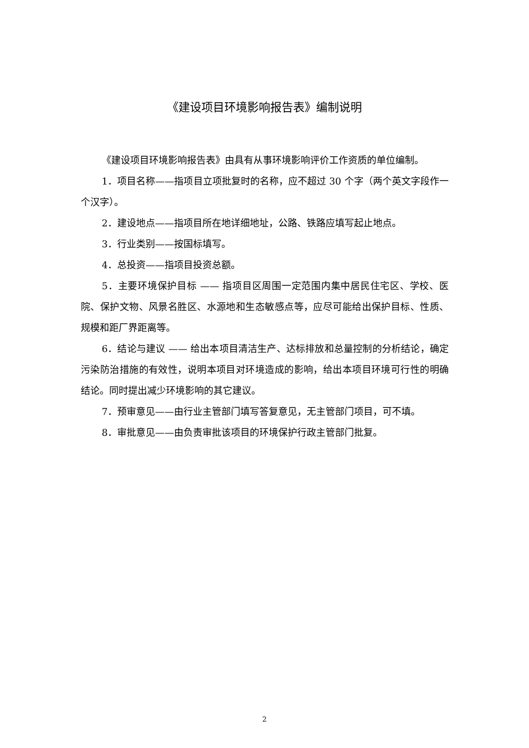《建设项目环境影响报告表》编制说明
《建设项目环境影响报告表》由具有从事环境影响评价工作资质的单位编制。
1．项目名称——指项目立项批复时的名称，应不超过 30 个字（两个英文字段作一个汉字）。
2．建设地点——指项目所在地详细地址，公路、铁路应填写起止地点。
3．行业类别——按国标填写。
4．总投资——指项目投资总额。
5．主要环境保护目标 —— 指项目区周围一定范围内集中居民住宅区、学校、医院、保护文物、风景名胜区、水源地和生态敏感点等，应尽可能给出保护目标、性质、规模和距厂界距离等。
6．结论与建议 —— 给出本项目清洁生产、达标排放和总量控制的分析结论，确定污染防治措施的有效性，说明本项目对环境造成的影响，给出本项目环境可行性的明确结论。同时提出减少环境影响的其它建议。
7．预审意见——由行业主管部门填写答复意见，无主管部门项目，可不填。
8．审批意见——由负责审批该项目的环境保护行政主管部门批复。
2